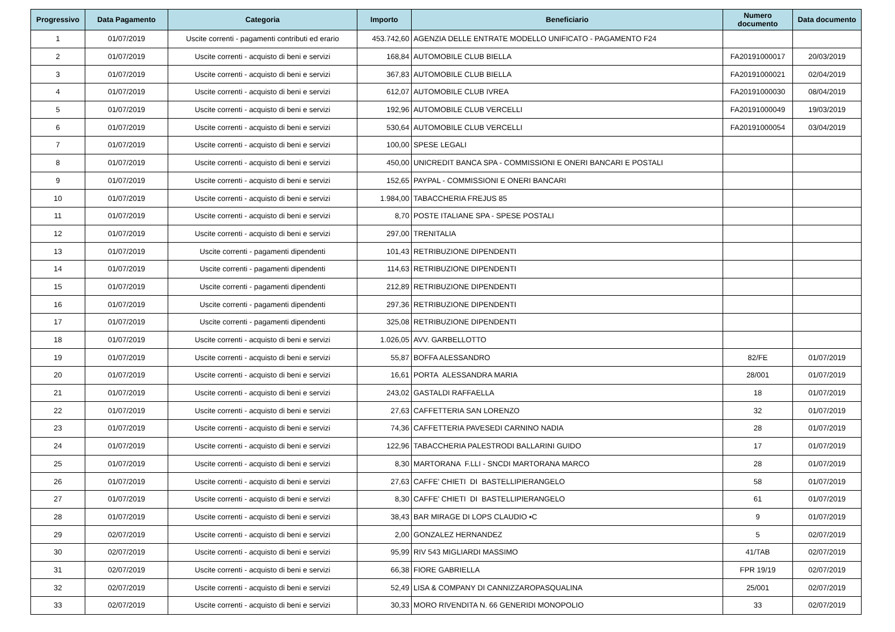| Progressivo | Data Pagamento | Categoria | Importo | Beneficiario | Numero documento | Data documento |
| --- | --- | --- | --- | --- | --- | --- |
| 1 | 01/07/2019 | Uscite correnti - pagamenti contributi ed erario | 453.742,60 | AGENZIA DELLE ENTRATE MODELLO UNIFICATO - PAGAMENTO F24 | | |
| 2 | 01/07/2019 | Uscite correnti - acquisto di beni e servizi | 168,84 | AUTOMOBILE CLUB BIELLA | FA20191000017 | 20/03/2019 |
| 3 | 01/07/2019 | Uscite correnti - acquisto di beni e servizi | 367,83 | AUTOMOBILE CLUB BIELLA | FA20191000021 | 02/04/2019 |
| 4 | 01/07/2019 | Uscite correnti - acquisto di beni e servizi | 612,07 | AUTOMOBILE CLUB IVREA | FA20191000030 | 08/04/2019 |
| 5 | 01/07/2019 | Uscite correnti - acquisto di beni e servizi | 192,96 | AUTOMOBILE CLUB VERCELLI | FA20191000049 | 19/03/2019 |
| 6 | 01/07/2019 | Uscite correnti - acquisto di beni e servizi | 530,64 | AUTOMOBILE CLUB VERCELLI | FA20191000054 | 03/04/2019 |
| 7 | 01/07/2019 | Uscite correnti - acquisto di beni e servizi | 100,00 | SPESE LEGALI | | |
| 8 | 01/07/2019 | Uscite correnti - acquisto di beni e servizi | 450,00 | UNICREDIT BANCA SPA - COMMISSIONI E ONERI BANCARI E POSTALI | | |
| 9 | 01/07/2019 | Uscite correnti - acquisto di beni e servizi | 152,65 | PAYPAL - COMMISSIONI E ONERI BANCARI | | |
| 10 | 01/07/2019 | Uscite correnti - acquisto di beni e servizi | 1.984,00 | TABACCHERIA FREJUS 85 | | |
| 11 | 01/07/2019 | Uscite correnti - acquisto di beni e servizi | 8,70 | POSTE ITALIANE SPA - SPESE POSTALI | | |
| 12 | 01/07/2019 | Uscite correnti - acquisto di beni e servizi | 297,00 | TRENITALIA | | |
| 13 | 01/07/2019 | Uscite correnti - pagamenti dipendenti | 101,43 | RETRIBUZIONE DIPENDENTI | | |
| 14 | 01/07/2019 | Uscite correnti - pagamenti dipendenti | 114,63 | RETRIBUZIONE DIPENDENTI | | |
| 15 | 01/07/2019 | Uscite correnti - pagamenti dipendenti | 212,89 | RETRIBUZIONE DIPENDENTI | | |
| 16 | 01/07/2019 | Uscite correnti - pagamenti dipendenti | 297,36 | RETRIBUZIONE DIPENDENTI | | |
| 17 | 01/07/2019 | Uscite correnti - pagamenti dipendenti | 325,08 | RETRIBUZIONE DIPENDENTI | | |
| 18 | 01/07/2019 | Uscite correnti - acquisto di beni e servizi | 1.026,05 | AVV. GARBELLOTTO | | |
| 19 | 01/07/2019 | Uscite correnti - acquisto di beni e servizi | 55,87 | BOFFA ALESSANDRO | 82/FE | 01/07/2019 |
| 20 | 01/07/2019 | Uscite correnti - acquisto di beni e servizi | 16,61 | PORTA ALESSANDRA MARIA | 28/001 | 01/07/2019 |
| 21 | 01/07/2019 | Uscite correnti - acquisto di beni e servizi | 243,02 | GASTALDI RAFFAELLA | 18 | 01/07/2019 |
| 22 | 01/07/2019 | Uscite correnti - acquisto di beni e servizi | 27,63 | CAFFETTERIA SAN LORENZO | 32 | 01/07/2019 |
| 23 | 01/07/2019 | Uscite correnti - acquisto di beni e servizi | 74,36 | CAFFETTERIA PAVESEDI CARNINO NADIA | 28 | 01/07/2019 |
| 24 | 01/07/2019 | Uscite correnti - acquisto di beni e servizi | 122,96 | TABACCHERIA PALESTRODI BALLARINI GUIDO | 17 | 01/07/2019 |
| 25 | 01/07/2019 | Uscite correnti - acquisto di beni e servizi | 8,30 | MARTORANA F.LLI - SNCDI MARTORANA MARCO | 28 | 01/07/2019 |
| 26 | 01/07/2019 | Uscite correnti - acquisto di beni e servizi | 27,63 | CAFFE' CHIETI DI BASTELLIPIERANGELO | 58 | 01/07/2019 |
| 27 | 01/07/2019 | Uscite correnti - acquisto di beni e servizi | 8,30 | CAFFE' CHIETI DI BASTELLIPIERANGELO | 61 | 01/07/2019 |
| 28 | 01/07/2019 | Uscite correnti - acquisto di beni e servizi | 38,43 | BAR MIRAGE DI LOPS CLAUDIO ▪C | 9 | 01/07/2019 |
| 29 | 02/07/2019 | Uscite correnti - acquisto di beni e servizi | 2,00 | GONZALEZ HERNANDEZ | 5 | 02/07/2019 |
| 30 | 02/07/2019 | Uscite correnti - acquisto di beni e servizi | 95,99 | RIV 543 MIGLIARDI MASSIMO | 41/TAB | 02/07/2019 |
| 31 | 02/07/2019 | Uscite correnti - acquisto di beni e servizi | 66,38 | FIORE GABRIELLA | FPR 19/19 | 02/07/2019 |
| 32 | 02/07/2019 | Uscite correnti - acquisto di beni e servizi | 52,49 | LISA & COMPANY DI CANNIZZAROPASQUALINA | 25/001 | 02/07/2019 |
| 33 | 02/07/2019 | Uscite correnti - acquisto di beni e servizi | 30,33 | MORO RIVENDITA N. 66 GENERIDI MONOPOLIO | 33 | 02/07/2019 |